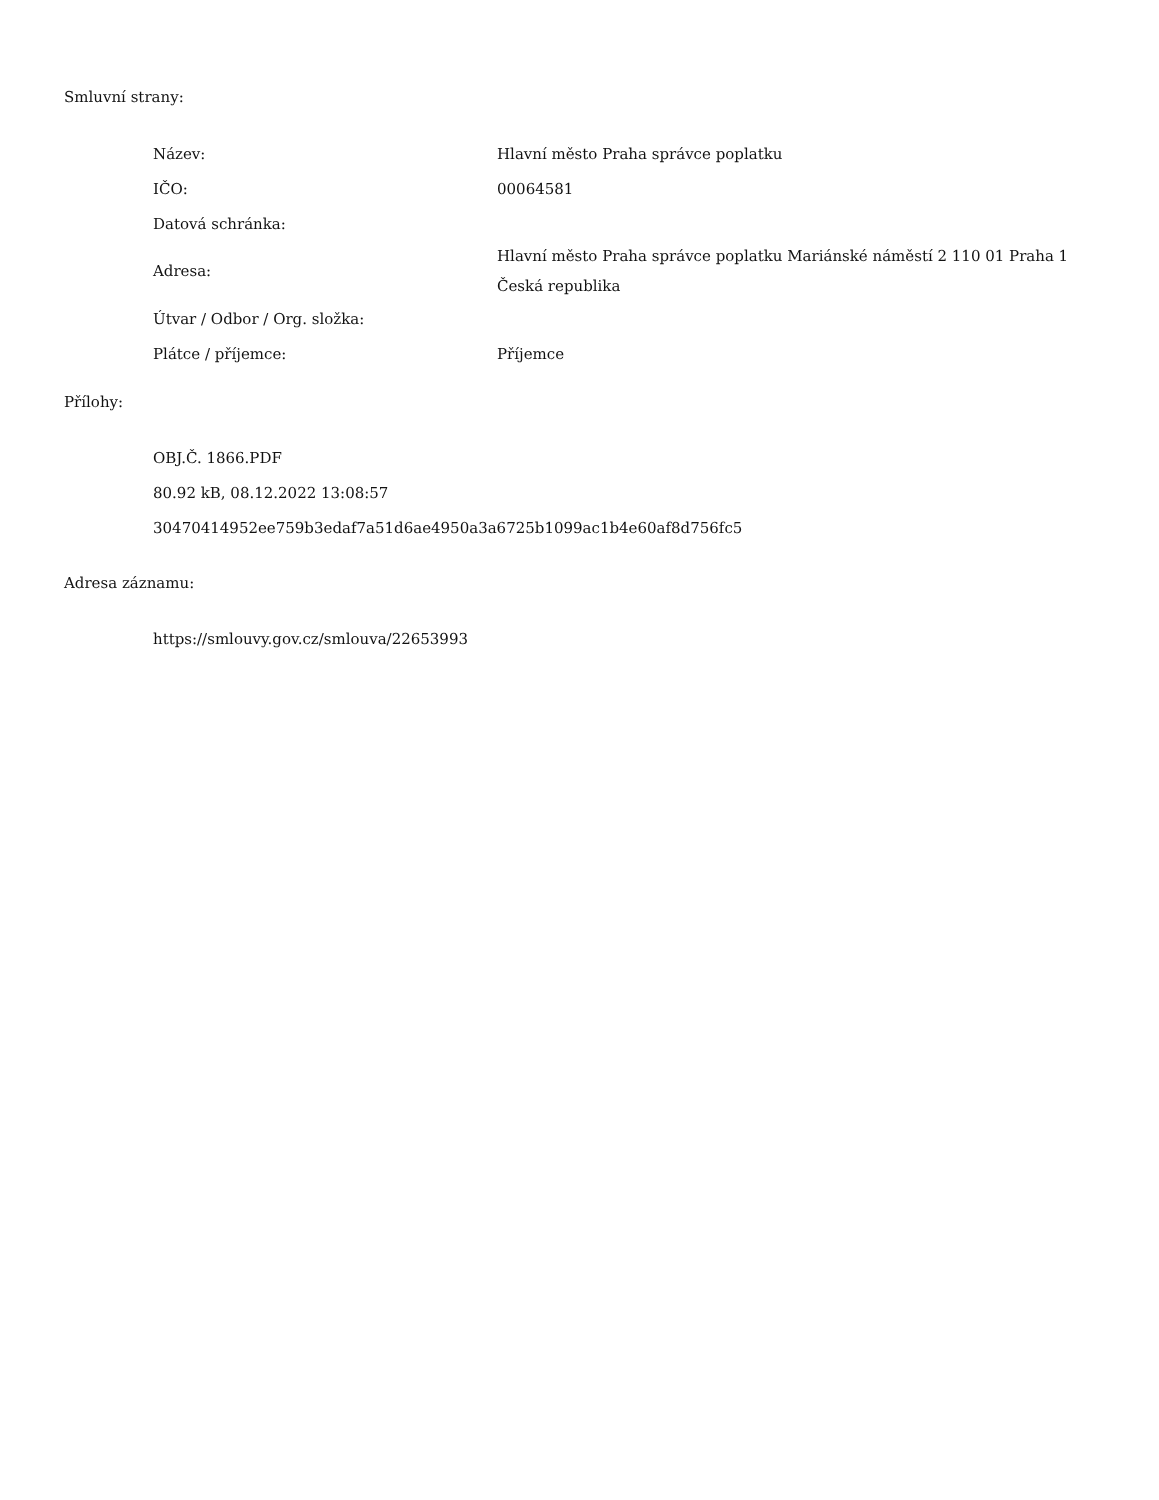Smluvní strany:
| Název: | Hlavní město Praha správce poplatku |
| IČO: | 00064581 |
| Datová schránka: | |
| Adresa: | Hlavní město Praha správce poplatku Mariánské náměstí 2 110 01 Praha 1 Česká republika |
| Útvar / Odbor / Org. složka: | |
| Plátce / příjemce: | Příjemce |
Přílohy:
OBJ.Č. 1866.PDF
80.92 kB, 08.12.2022 13:08:57
30470414952ee759b3edaf7a51d6ae4950a3a6725b1099ac1b4e60af8d756fc5
Adresa záznamu:
https://smlouvy.gov.cz/smlouva/22653993